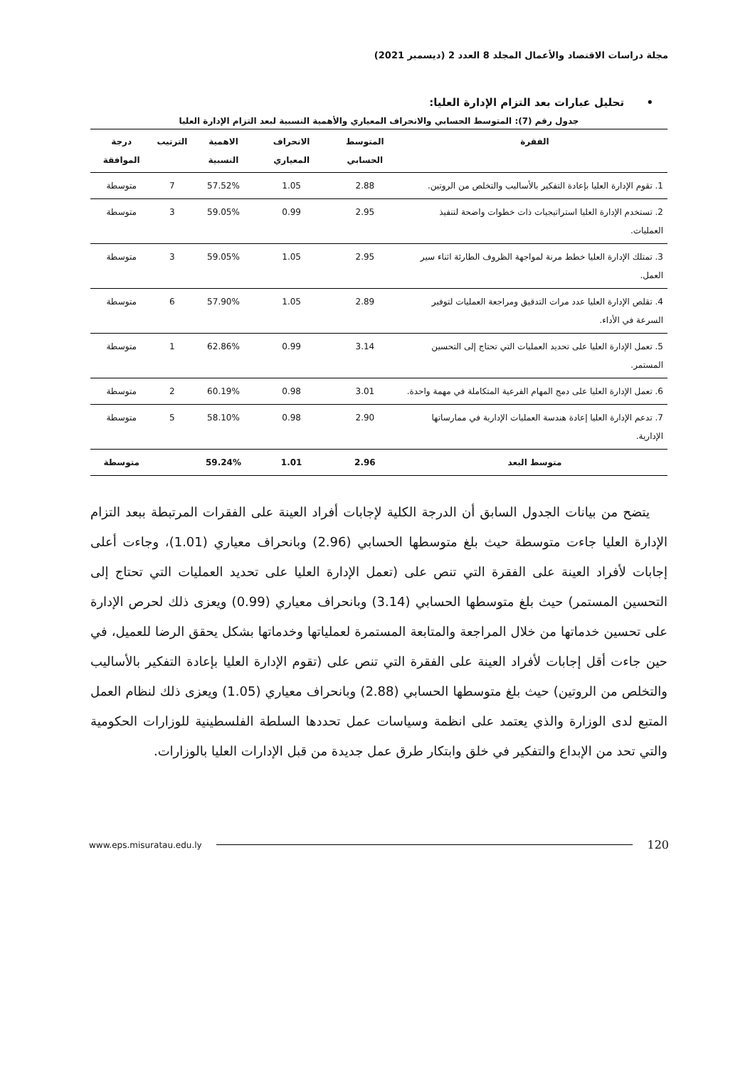مجلة دراسات الاقتصاد والأعمال المجلد 8 العدد 2 (ديسمبر 2021)
• تحليل عبارات بعد التزام الإدارة العليا:
جدول رقم (7): المتوسط الحسابي والانحراف المعياري والأهمية النسبية لبعد التزام الإدارة العليا
| الفقرة | المتوسط الحسابي | الانحراف المعياري | الاهمية النسبية | الترتيب | درجة الموافقة |
| --- | --- | --- | --- | --- | --- |
| 1. تقوم الإدارة العليا بإعادة التفكير بالأساليب والتخلص من الروتين. | 2.88 | 1.05 | 57.52% | 7 | متوسطة |
| 2. تستخدم الإدارة العليا استراتيجيات ذات خطوات واضحة لتنفيذ العمليات. | 2.95 | 0.99 | 59.05% | 3 | متوسطة |
| 3. تمتلك الإدارة العليا خطط مرنة لمواجهة الظروف الطارئة اثناء سير العمل. | 2.95 | 1.05 | 59.05% | 3 | متوسطة |
| 4. تقلص الإدارة العليا عدد مرات التدقيق ومراجعة العمليات لتوفير السرعة في الأداء. | 2.89 | 1.05 | 57.90% | 6 | متوسطة |
| 5. تعمل الإدارة العليا على تحديد العمليات التي تحتاج إلى التحسين المستمر. | 3.14 | 0.99 | 62.86% | 1 | متوسطة |
| 6. تعمل الإدارة العليا على دمج المهام الفرعية المتكاملة في مهمة واحدة. | 3.01 | 0.98 | 60.19% | 2 | متوسطة |
| 7. تدعم الإدارة العليا إعادة هندسة العمليات الإدارية في ممارساتها الإدارية. | 2.90 | 0.98 | 58.10% | 5 | متوسطة |
| متوسط البعد | 2.96 | 1.01 | 59.24% | | متوسطة |
يتضح من بيانات الجدول السابق أن الدرجة الكلية لإجابات أفراد العينة على الفقرات المرتبطة ببعد التزام الإدارة العليا جاءت متوسطة حيث بلغ متوسطها الحسابي (2.96) وبانحراف معياري (1.01)، وجاءت أعلى إجابات لأفراد العينة على الفقرة التي تنص على (تعمل الإدارة العليا على تحديد العمليات التي تحتاج إلى التحسين المستمر) حيث بلغ متوسطها الحسابي (3.14) وبانحراف معياري (0.99) ويعزى ذلك لحرص الإدارة على تحسين خدماتها من خلال المراجعة والمتابعة المستمرة لعملياتها وخدماتها بشكل يحقق الرضا للعميل، في حين جاءت أقل إجابات لأفراد العينة على الفقرة التي تنص على (تقوم الإدارة العليا بإعادة التفكير بالأساليب والتخلص من الروتين) حيث بلغ متوسطها الحسابي (2.88) وبانحراف معياري (1.05) ويعزى ذلك لنظام العمل المتبع لدى الوزارة والذي يعتمد على انظمة وسياسات عمل تحددها السلطة الفلسطينية للوزارات الحكومية والتي تحد من الإبداع والتفكير في خلق وابتكار طرق عمل جديدة من قبل الإدارات العليا بالوزارات.
www.eps.misuratau.edu.ly 120